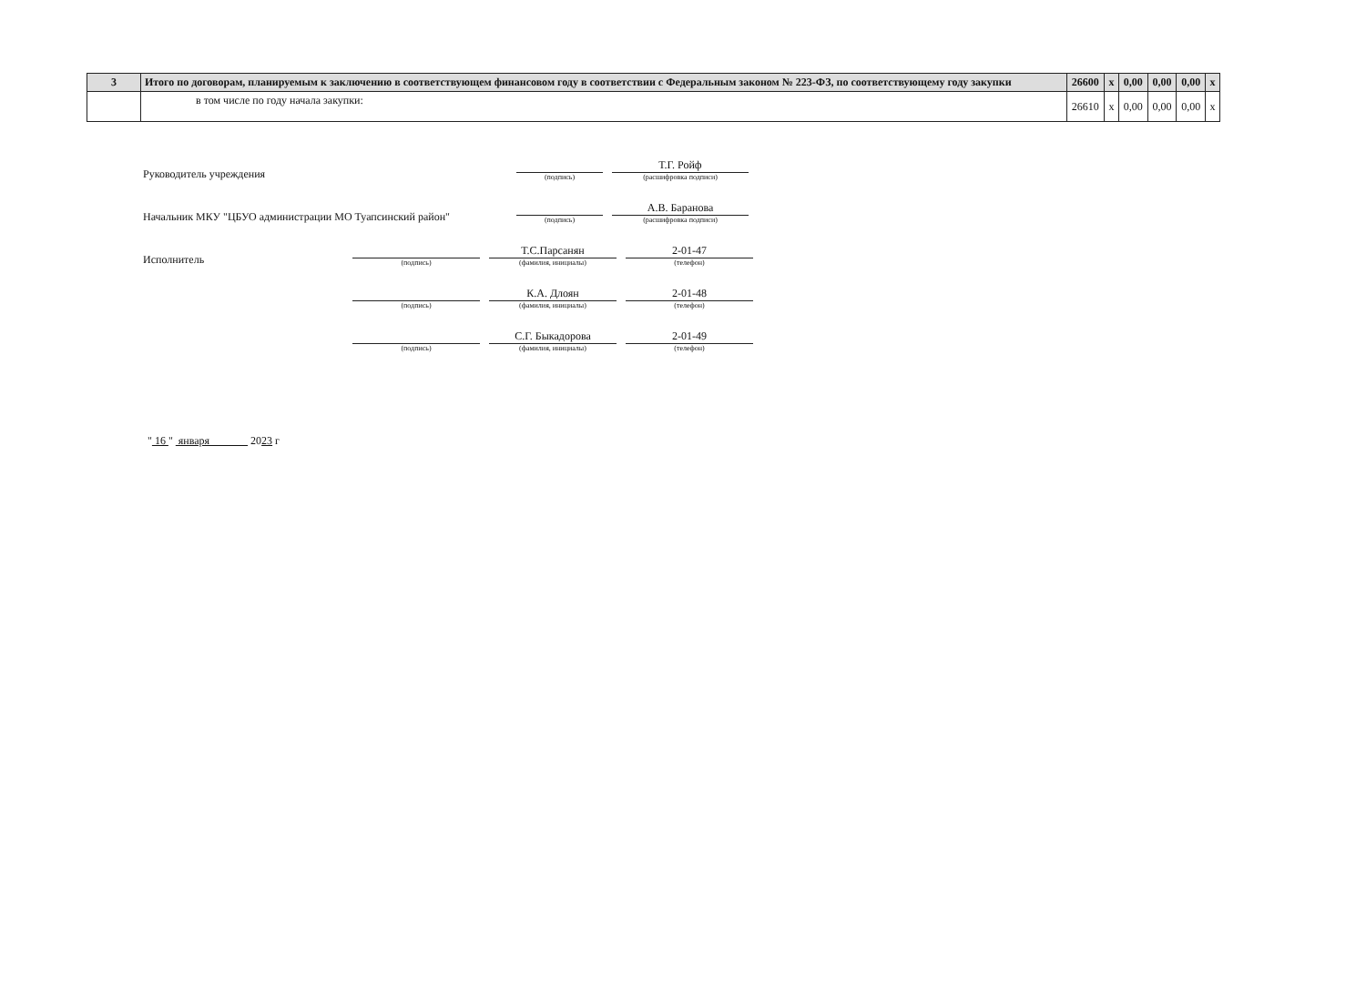| 3 | Итого по договорам, планируемым к заключению в соответствующем финансовом году в соответствии с Федеральным законом № 223-ФЗ, по соответствующему году закупки | 26600 | x | 0,00 | 0,00 | 0,00 | x |
| | в том числе по году начала закупки: | 26610 | x | 0,00 | 0,00 | 0,00 | x |
Руководитель учреждения
(подпись)
Т.Г. Ройф
(расшифровка подписи)
Начальник МКУ "ЦБУО администрации МО Туапсинский район"
(подпись)
А.В. Баранова
(расшифровка подписи)
Исполнитель
(подпись)
Т.С.Парсанян
(фамилия, инициалы)
2-01-47
(телефон)
(подпись)
К.А. Длоян
(фамилия, инициалы)
2-01-48
(телефон)
(подпись)
С.Г. Быкадорова
(фамилия, инициалы)
2-01-49
(телефон)
" 16 " января 2023 г